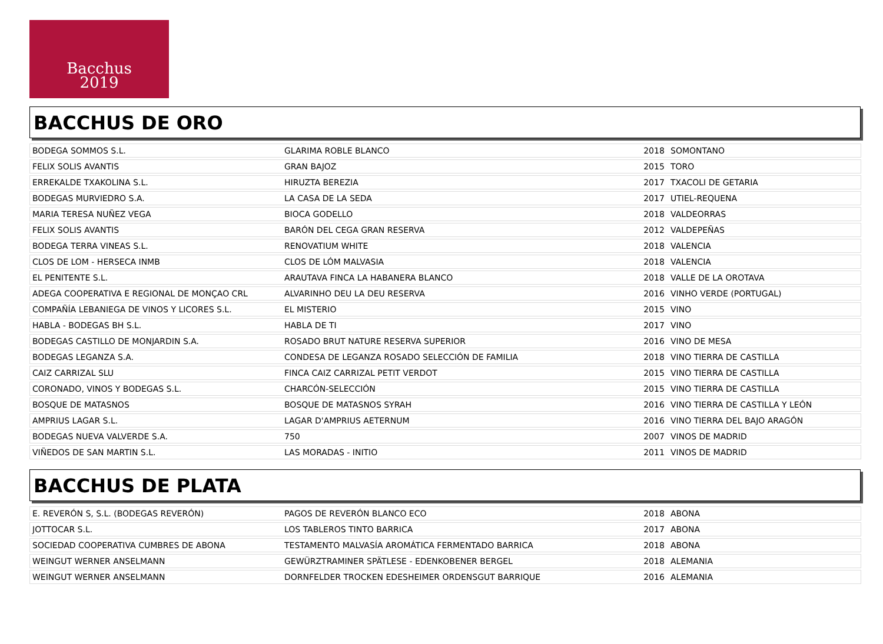Bacchus
2019
BACCHUS DE ORO
| BODEGA SOMMOS S.L. | GLARIMA ROBLE BLANCO | 2018 | SOMONTANO |
| FELIX SOLIS AVANTIS | GRAN BAJOZ | 2015 | TORO |
| ERREKALDE TXAKOLINA S.L. | HIRUZTA BEREZIA | 2017 | TXACOLI DE GETARIA |
| BODEGAS MURVIEDRO S.A. | LA CASA DE LA SEDA | 2017 | UTIEL-REQUENA |
| MARIA TERESA NUÑEZ VEGA | BIOCA GODELLO | 2018 | VALDEORRAS |
| FELIX SOLIS AVANTIS | BARÓN DEL CEGA GRAN RESERVA | 2012 | VALDEPEÑAS |
| BODEGA TERRA VINEAS S.L. | RENOVATIUM WHITE | 2018 | VALENCIA |
| CLOS DE LOM - HERSECA INMB | CLOS DE LÓM MALVASIA | 2018 | VALENCIA |
| EL PENITENTE S.L. | ARAUTAVA FINCA LA HABANERA BLANCO | 2018 | VALLE DE LA OROTAVA |
| ADEGA COOPERATIVA E REGIONAL DE MONÇAO CRL | ALVARINHO DEU LA DEU RESERVA | 2016 | VINHO VERDE (PORTUGAL) |
| COMPAÑÍA LEBANIEGA DE VINOS Y LICORES S.L. | EL MISTERIO | 2015 | VINO |
| HABLA - BODEGAS BH S.L. | HABLA DE TI | 2017 | VINO |
| BODEGAS CASTILLO DE MONJARDIN S.A. | ROSADO BRUT NATURE RESERVA SUPERIOR | 2016 | VINO DE MESA |
| BODEGAS LEGANZA S.A. | CONDESA DE LEGANZA ROSADO SELECCIÓN DE FAMILIA | 2018 | VINO TIERRA DE CASTILLA |
| CAIZ CARRIZAL SLU | FINCA CAIZ CARRIZAL PETIT VERDOT | 2015 | VINO TIERRA DE CASTILLA |
| CORONADO, VINOS Y BODEGAS S.L. | CHARCÓN-SELECCIÓN | 2015 | VINO TIERRA DE CASTILLA |
| BOSQUE DE MATASNOS | BOSQUE DE MATASNOS SYRAH | 2016 | VINO TIERRA DE CASTILLA Y LEÓN |
| AMPRIUS LAGAR S.L. | LAGAR D'AMPRIUS AETERNUM | 2016 | VINO TIERRA DEL BAJO ARAGÓN |
| BODEGAS NUEVA VALVERDE S.A. | 750 | 2007 | VINOS DE MADRID |
| VIÑEDOS DE SAN MARTIN S.L. | LAS MORADAS - INITIO | 2011 | VINOS DE MADRID |
BACCHUS DE PLATA
| E. REVERÓN S, S.L. (BODEGAS REVERÓN) | PAGOS DE REVERÓN BLANCO ECO | 2018 | ABONA |
| JOTTOCAR S.L. | LOS TABLEROS TINTO BARRICA | 2017 | ABONA |
| SOCIEDAD COOPERATIVA CUMBRES DE ABONA | TESTAMENTO MALVASÍA AROMÁTICA FERMENTADO BARRICA | 2018 | ABONA |
| WEINGUT WERNER ANSELMANN | GEWÜRZTRAMINER SPÄTLESE - EDENKOBENER BERGEL | 2018 | ALEMANIA |
| WEINGUT WERNER ANSELMANN | DORNFELDER TROCKEN EDESHEIMER ORDENSGUT BARRIQUE | 2016 | ALEMANIA |